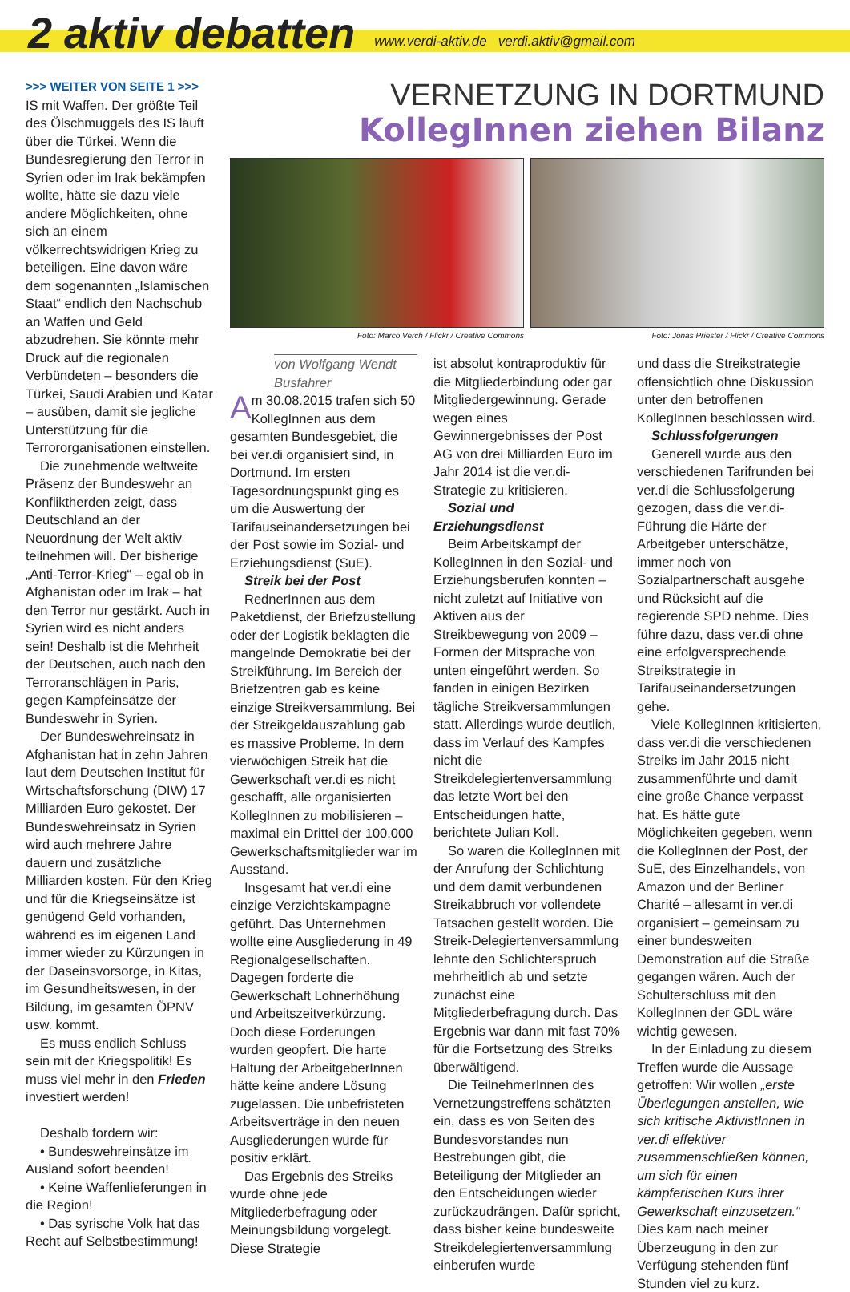2 aktiv debatten www.verdi-aktiv.de verdi.aktiv@gmail.com
>>> WEITER VON SEITE 1 >>>
IS mit Waffen. Der größte Teil des Ölschmuggels des IS läuft über die Türkei. Wenn die Bundesregierung den Terror in Syrien oder im Irak bekämpfen wollte, hätte sie dazu viele andere Möglichkeiten, ohne sich an einem völkerrechtswidrigen Krieg zu beteiligen. Eine davon wäre dem sogenannten „Islamischen Staat“ endlich den Nachschub an Waffen und Geld abzudrehen. Sie könnte mehr Druck auf die regionalen Verbündeten – besonders die Türkei, Saudi Arabien und Katar – ausüben, damit sie jegliche Unterstützung für die Terrororganisationen einstellen.
Die zunehmende weltweite Präsenz der Bundeswehr an Konfliktherden zeigt, dass Deutschland an der Neuordnung der Welt aktiv teilnehmen will. Der bisherige „Anti-Terror-Krieg“ – egal ob in Afghanistan oder im Irak – hat den Terror nur gestärkt. Auch in Syrien wird es nicht anders sein! Deshalb ist die Mehrheit der Deutschen, auch nach den Terroranschlägen in Paris, gegen Kampfeinsätze der Bundeswehr in Syrien.
Der Bundeswehreinsatz in Afghanistan hat in zehn Jahren laut dem Deutschen Institut für Wirtschaftsforschung (DIW) 17 Milliarden Euro gekostet. Der Bundeswehreinsatz in Syrien wird auch mehrere Jahre dauern und zusätzliche Milliarden kosten. Für den Krieg und für die Kriegseinsätze ist genügend Geld vorhanden, während es im eigenen Land immer wieder zu Kürzungen in der Daseinsvorsorge, in Kitas, im Gesundheitswesen, in der Bildung, im gesamten ÖPNV usw. kommt.
Es muss endlich Schluss sein mit der Kriegspolitik! Es muss viel mehr in den Frieden investiert werden!
Deshalb fordern wir:
• Bundeswehreinsätze im Ausland sofort beenden!
• Keine Waffenlieferungen in die Region!
• Das syrische Volk hat das Recht auf Selbstbestimmung!
VERNETZUNG IN DORTMUND
KollegInnen ziehen Bilanz
Foto: Marco Verch / Flickr / Creative Commons
Foto: Jonas Priester / Flickr / Creative Commons
von Wolfgang Wendt
Busfahrer
Am 30.08.2015 trafen sich 50 KollegInnen aus dem gesamten Bundesgebiet, die bei ver.di organisiert sind, in Dortmund. Im ersten Tagesordnungspunkt ging es um die Auswertung der Tarifauseinandersetzungen bei der Post sowie im Sozial- und Erziehungsdienst (SuE).
Streik bei der Post
RednerInnen aus dem Paketdienst, der Briefzustellung oder der Logistik beklagten die mangelnde Demokratie bei der Streikführung. Im Bereich der Briefzentren gab es keine einzige Streikversammlung. Bei der Streikgeldauszahlung gab es massive Probleme. In dem vierwöchigen Streik hat die Gewerkschaft ver.di es nicht geschafft, alle organisierten KollegInnen zu mobilisieren – maximal ein Drittel der 100.000 Gewerkschaftsmitglieder war im Ausstand.
Insgesamt hat ver.di eine einzige Verzichtskampagne geführt. Das Unternehmen wollte eine Ausgliederung in 49 Regionalgesellschaften. Dagegen forderte die Gewerkschaft Lohnerhöhung und Arbeitszeitverkürzung. Doch diese Forderungen wurden geopfert. Die harte Haltung der ArbeitgeberInnen hätte keine andere Lösung zugelassen. Die unbefristeten Arbeitsverträge in den neuen Ausgliederungen wurde für positiv erklärt.
Das Ergebnis des Streiks wurde ohne jede Mitgliederbefragung oder Meinungsbildung vorgelegt. Diese Strategie
ist absolut kontraproduktiv für die Mitgliederbindung oder gar Mitgliedergewinnung. Gerade wegen eines Gewinnergebnisses der Post AG von drei Milliarden Euro im Jahr 2014 ist die ver.di-Strategie zu kritisieren.
Sozial und Erziehungsdienst
Beim Arbeitskampf der KollegInnen in den Sozial- und Erziehungsberufen konnten – nicht zuletzt auf Initiative von Aktiven aus der Streikbewegung von 2009 – Formen der Mitsprache von unten eingeführt werden. So fanden in einigen Bezirken tägliche Streikversammlungen statt. Allerdings wurde deutlich, dass im Verlauf des Kampfes nicht die Streikdelegiertenversammlung das letzte Wort bei den Entscheidungen hatte, berichtete Julian Koll.
So waren die KollegInnen mit der Anrufung der Schlichtung und dem damit verbundenen Streikabbruch vor vollendete Tatsachen gestellt worden. Die Streik-Delegiertenversammlung lehnte den Schlichterspruch mehrheitlich ab und setzte zunächst eine Mitgliederbefragung durch. Das Ergebnis war dann mit fast 70% für die Fortsetzung des Streiks überwältigend.
Die TeilnehmerInnen des Vernetzungstreffens schätzten ein, dass es von Seiten des Bundesvorstandes nun Bestrebungen gibt, die Beteiligung der Mitglieder an den Entscheidungen wieder zurückzudrängen. Dafür spricht, dass bisher keine bundesweite Streikdelegiertenversammlung einberufen wurde
und dass die Streikstrategie offensichtlich ohne Diskussion unter den betroffenen KollegInnen beschlossen wird.
Schlussfolgerungen
Generell wurde aus den verschiedenen Tarifrunden bei ver.di die Schlussfolgerung gezogen, dass die ver.di-Führung die Härte der Arbeitgeber unterschätze, immer noch von Sozialpartnerschaft ausgehe und Rücksicht auf die regierende SPD nehme. Dies führe dazu, dass ver.di ohne eine erfolgversprechende Streikstrategie in Tarifauseinandersetzungen gehe.
Viele KollegInnen kritisierten, dass ver.di die verschiedenen Streiks im Jahr 2015 nicht zusammenführte und damit eine große Chance verpasst hat. Es hätte gute Möglichkeiten gegeben, wenn die KollegInnen der Post, der SuE, des Einzelhandels, von Amazon und der Berliner Charité – allesamt in ver.di organisiert – gemeinsam zu einer bundesweiten Demonstration auf die Straße gegangen wären. Auch der Schulterschluss mit den KollegInnen der GDL wäre wichtig gewesen.
In der Einladung zu diesem Treffen wurde die Aussage getroffen: Wir wollen „erste Überlegungen anstellen, wie sich kritische AktivistInnen in ver.di effektiver zusammenschließen können, um sich für einen kämpferischen Kurs ihrer Gewerkschaft einzusetzen.“ Dies kam nach meiner Überzeugung in den zur Verfügung stehenden fünf Stunden viel zu kurz.